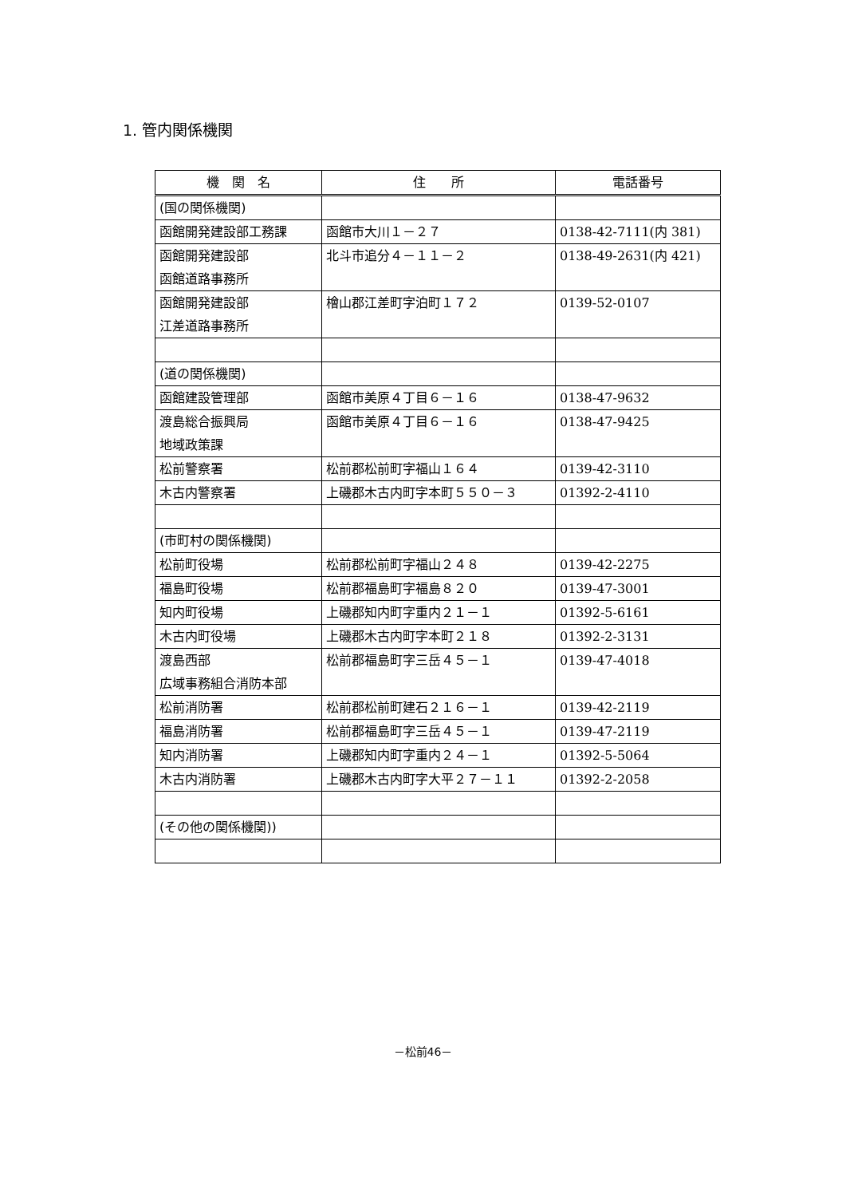1. 管内関係機関
| 機 関 名 | 住 所 | 電話番号 |
| --- | --- | --- |
| (国の関係機関) | | |
| 函館開発建設部工務課 | 函館市大川１－２７ | 0138-42-7111(内 381) |
| 函館開発建設部 函館道路事務所 | 北斗市追分４－１１－２ | 0138-49-2631(内 421) |
| 函館開発建設部 江差道路事務所 | 檜山郡江差町字泊町１７２ | 0139-52-0107 |
| (道の関係機関) | | |
| 函館建設管理部 | 函館市美原４丁目６－１６ | 0138-47-9632 |
| 渡島総合振興局 地域政策課 | 函館市美原４丁目６－１６ | 0138-47-9425 |
| 松前警察署 | 松前郡松前町字福山１６４ | 0139-42-3110 |
| 木古内警察署 | 上磯郡木古内町字本町５５０－３ | 01392-2-4110 |
| (市町村の関係機関) | | |
| 松前町役場 | 松前郡松前町字福山２４８ | 0139-42-2275 |
| 福島町役場 | 松前郡福島町字福島８２０ | 0139-47-3001 |
| 知内町役場 | 上磯郡知内町字重内２１－１ | 01392-5-6161 |
| 木古内町役場 | 上磯郡木古内町字本町２１８ | 01392-2-3131 |
| 渡島西部 広域事務組合消防本部 | 松前郡福島町字三岳４５－１ | 0139-47-4018 |
| 松前消防署 | 松前郡松前町建石２１６－１ | 0139-42-2119 |
| 福島消防署 | 松前郡福島町字三岳４５－１ | 0139-47-2119 |
| 知内消防署 | 上磯郡知内町字重内２４－１ | 01392-5-5064 |
| 木古内消防署 | 上磯郡木古内町字大平２７－１１ | 01392-2-2058 |
| (その他の関係機関)) | | |
－松前46－